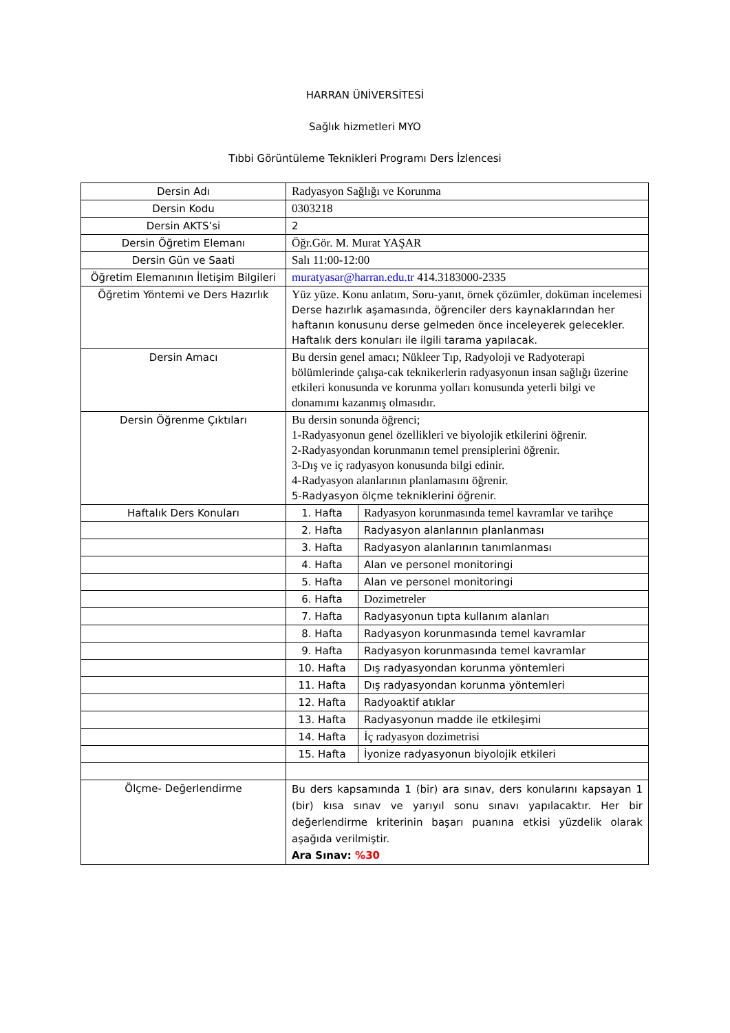HARRAN ÜNİVERSİTESİ
Sağlık hizmetleri MYO
Tıbbi Görüntüleme Teknikleri Programı Ders İzlencesi
| Dersin Adı | Radyasyon Sağlığı ve Korunma | |
| Dersin Kodu | 0303218 | |
| Dersin AKTS’si | 2 | |
| Dersin Öğretim Elemanı | Öğr.Gör. M. Murat YAŞAR | |
| Dersin Gün ve Saati | Salı 11:00-12:00 | |
| Öğretim Elemanının İletişim Bilgileri | muratyasar@harran.edu.tr 414.3183000-2335 | |
| Öğretim Yöntemi ve Ders Hazırlık | Yüz yüze. Konu anlatım, Soru-yanıt, örnek çözümler, doküman incelemesi Derse hazırlık aşamasında, öğrenciler ders kaynaklarından her haftanın konusunu derse gelmeden önce inceleyerek gelecekler. Haftalık ders konuları ile ilgili tarama yapılacak. | |
| Dersin Amacı | Bu dersin genel amacı; Nükleer Tıp, Radyoloji ve Radyoterapi bölümlerinde çalışa-cak teknikerlerin radyasyonun insan sağlığı üzerine etkileri konusunda ve korunma yolları konusunda yeterli bilgi ve donamımı kazanmış olmasıdır. | |
| Dersin Öğrenme Çıktıları | Bu dersin sonunda öğrenci; 1-Radyasyonun genel özellikleri ve biyolojik etkilerini öğrenir. 2-Radyasyondan korunmanın temel prensiplerini öğrenir. 3-Dış ve iç radyasyon konusunda bilgi edinir. 4-Radyasyon alanlarının planlamasını öğrenir. 5-Radyasyon ölçme tekniklerini öğrenir. | |
| Haftalık Ders Konuları | 1. Hafta | Radyasyon korunmasında temel kavramlar ve tarihçe |
| | 2. Hafta | Radyasyon alanlarının planlanması |
| | 3. Hafta | Radyasyon alanlarının tanımlanması |
| | 4. Hafta | Alan ve personel monitoringi |
| | 5. Hafta | Alan ve personel monitoringi |
| | 6. Hafta | Dozimetreler |
| | 7. Hafta | Radyasyonun tıpta kullanım alanları |
| | 8. Hafta | Radyasyon korunmasında temel kavramlar |
| | 9. Hafta | Radyasyon korunmasında temel kavramlar |
| | 10. Hafta | Dış radyasyondan korunma yöntemleri |
| | 11. Hafta | Dış radyasyondan korunma yöntemleri |
| | 12. Hafta | Radyoaktif atıklar |
| | 13. Hafta | Radyasyonun madde ile etkileşimi |
| | 14. Hafta | İç radyasyon dozimetrisi |
| | 15. Hafta | İyonize radyasyonun biyolojik etkileri |
| Ölçme- Değerlendirme | Bu ders kapsamında 1 (bir) ara sınav, ders konularını kapsayan 1 (bir) kısa sınav ve yarıyıl sonu sınavı yapılacaktır. Her bir değerlendirme kriterinin başarı puanına etkisi yüzdelik olarak aşağıda verilmiştir. Ara Sınav: %30 | |